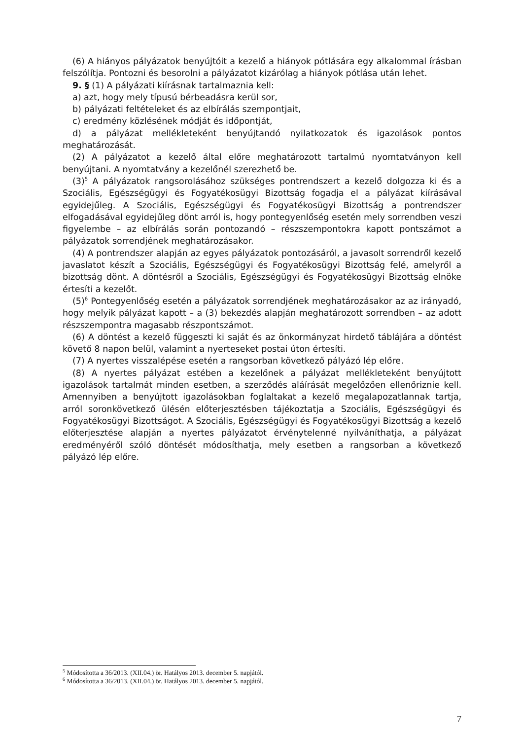(6) A hiányos pályázatok benyújtóit a kezelő a hiányok pótlására egy alkalommal írásban felszólítja. Pontozni és besorolni a pályázatot kizárólag a hiányok pótlása után lehet.
9. § (1) A pályázati kiírásnak tartalmaznia kell:
a) azt, hogy mely típusú bérbeadásra kerül sor,
b) pályázati feltételeket és az elbírálás szempontjait,
c) eredmény közlésének módját és időpontját,
d) a pályázat mellékleteként benyújtandó nyilatkozatok és igazolások pontos meghatározását.
(2) A pályázatot a kezelő által előre meghatározott tartalmú nyomtatványon kell benyújtani. A nyomtatvány a kezelőnél szerezhető be.
(3)<sup>5</sup> A pályázatok rangsorolásához szükséges pontrendszert a kezelő dolgozza ki és a Szociális, Egészségügyi és Fogyatékosügyi Bizottság fogadja el a pályázat kiírásával egyidejűleg. A Szociális, Egészségügyi és Fogyatékosügyi Bizottság a pontrendszer elfogadásával egyidejűleg dönt arról is, hogy pontegyenlőség esetén mely sorrendben veszi figyelembe – az elbírálás során pontozandó – részszempontokra kapott pontszámot a pályázatok sorrendjének meghatározásakor.
(4) A pontrendszer alapján az egyes pályázatok pontozásáról, a javasolt sorrendről kezelő javaslatot készít a Szociális, Egészségügyi és Fogyatékosügyi Bizottság felé, amelyről a bizottság dönt. A döntésről a Szociális, Egészségügyi és Fogyatékosügyi Bizottság elnöke értesíti a kezelőt.
(5)<sup>6</sup> Pontegyenlőség esetén a pályázatok sorrendjének meghatározásakor az az irányadó, hogy melyik pályázat kapott – a (3) bekezdés alapján meghatározott sorrendben – az adott részszempontra magasabb részpontszámot.
(6) A döntést a kezelő függeszti ki saját és az önkormányzat hirdető táblájára a döntést követő 8 napon belül, valamint a nyerteseket postai úton értesíti.
(7) A nyertes visszalépése esetén a rangsorban következő pályázó lép előre.
(8) A nyertes pályázat estében a kezelőnek a pályázat mellékleteként benyújtott igazolások tartalmát minden esetben, a szerződés aláírását megelőzően ellenőriznie kell. Amennyiben a benyújtott igazolásokban foglaltakat a kezelő megalapozatlannak tartja, arról soronkövetkező ülésén előterjesztésben tájékoztatja a Szociális, Egészségügyi és Fogyatékosügyi Bizottságot. A Szociális, Egészségügyi és Fogyatékosügyi Bizottság a kezelő előterjesztése alapján a nyertes pályázatot érvénytelenné nyilváníthatja, a pályázat eredményéről szóló döntését módosíthatja, mely esetben a rangsorban a következő pályázó lép előre.
<sup>5</sup> Módosította a 36/2013. (XII.04.) ör. Hatályos 2013. december 5. napjától.
<sup>6</sup> Módosította a 36/2013. (XII.04.) ör. Hatályos 2013. december 5. napjától.
7